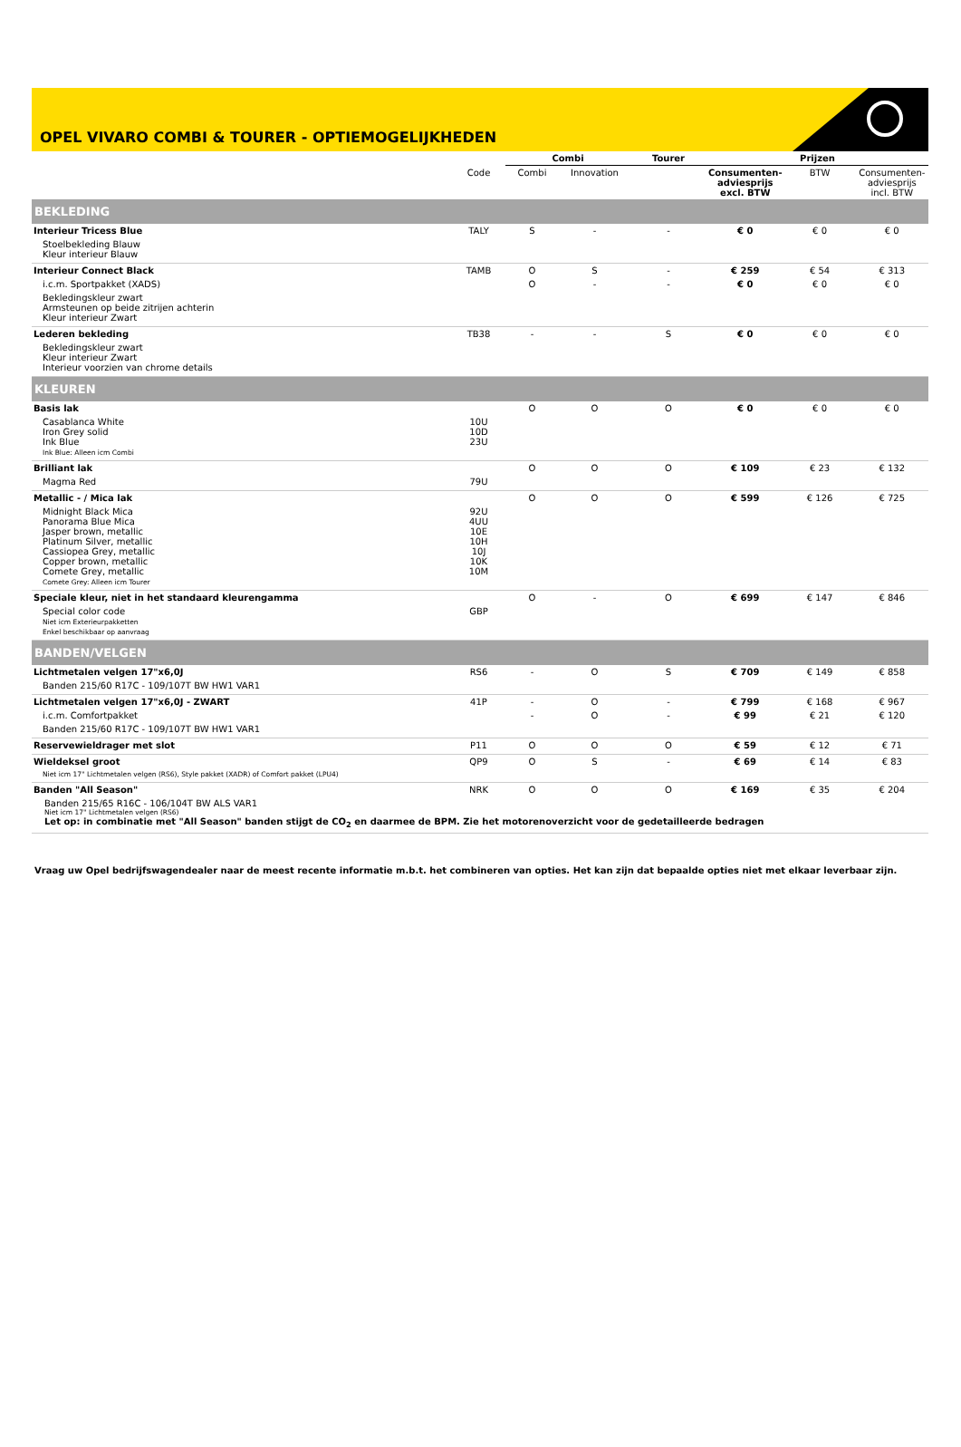OPEL VIVARO COMBI & TOURER - OPTIEMOGELIJKHEDEN
| | | Combi | | Tourer | Prijzen | | |
| --- | --- | --- | --- | --- | --- | --- | --- |
| | Code | Combi | Innovation | | Consumenten-adviesprijs excl. BTW | BTW | Consumenten-adviesprijs incl. BTW |
| BEKLEDING | | | | | | | |
| Interieur Tricess Blue | TALY | S | - | - | € 0 | € 0 | € 0 |
| Stoelbekleding Blauw Kleur interieur Blauw | | | | | | | |
| Interieur Connect Black | TAMB | O | S | - | € 259 | € 54 | € 313 |
| i.c.m. Sportpakket (XADS) | | O | - | - | € 0 | € 0 | € 0 |
| Bekledingskleur zwart Armsteunen op beide zitrijen achterin Kleur interieur Zwart | | | | | | | |
| Lederen bekleding | TB38 | - | - | S | € 0 | € 0 | € 0 |
| Bekledingskleur zwart Kleur interieur Zwart Interieur voorzien van chrome details | | | | | | | |
| KLEUREN | | | | | | | |
| Basis lak | | O | O | O | € 0 | € 0 | € 0 |
| Casablanca White Iron Grey solid Ink Blue Ink Blue: Alleen icm Combi | 10U 10D 23U | | | | | | |
| Brilliant lak | | O | O | O | € 109 | € 23 | € 132 |
| Magma Red | 79U | | | | | | |
| Metallic - / Mica lak | | O | O | O | € 599 | € 126 | € 725 |
| Midnight Black Mica Panorama Blue Mica Jasper brown, metallic Platinum Silver, metallic Cassiopea Grey, metallic Copper brown, metallic Comete Grey, metallic Comete Grey: Alleen icm Tourer | 92U 4UU 10E 10H 10J 10K 10M | | | | | | |
| Speciale kleur, niet in het standaard kleurengamma | | O | - | O | € 699 | € 147 | € 846 |
| Special color code Niet icm Exterieurpakketten Enkel beschikbaar op aanvraag | GBP | | | | | | |
| BANDEN/VELGEN | | | | | | | |
| Lichtmetalen velgen 17"x6,0J | RS6 | - | O | S | € 709 | € 149 | € 858 |
| Banden 215/60 R17C - 109/107T BW HW1 VAR1 | | | | | | | |
| Lichtmetalen velgen 17"x6,0J - ZWART | 41P | - | O | - | € 799 | € 168 | € 967 |
| i.c.m. Comfortpakket | | - | O | - | € 99 | € 21 | € 120 |
| Banden 215/60 R17C - 109/107T BW HW1 VAR1 | | | | | | | |
| Reservewieldrager met slot | P11 | O | O | O | € 59 | € 12 | € 71 |
| Wieldeksel groot | QP9 | O | S | - | € 69 | € 14 | € 83 |
| Niet icm 17" Lichtmetalen velgen (RS6), Style pakket (XADR) of Comfort pakket (LPU4) | | | | | | | |
| Banden "All Season" | NRK | O | O | O | € 169 | € 35 | € 204 |
| Banden 215/65 R16C - 106/104T BW ALS VAR1 Niet icm 17" Lichtmetalen velgen (RS6) Let op: in combinatie met "All Season" banden stijgt de CO<sub>2</sub> en daarmee de BPM. Zie het motorenoverzicht voor de gedetailleerde bedragen | | | | | | | |
Vraag uw Opel bedrijfswagendealer naar de meest recente informatie m.b.t. het combineren van opties. Het kan zijn dat bepaalde opties niet met elkaar leverbaar zijn.